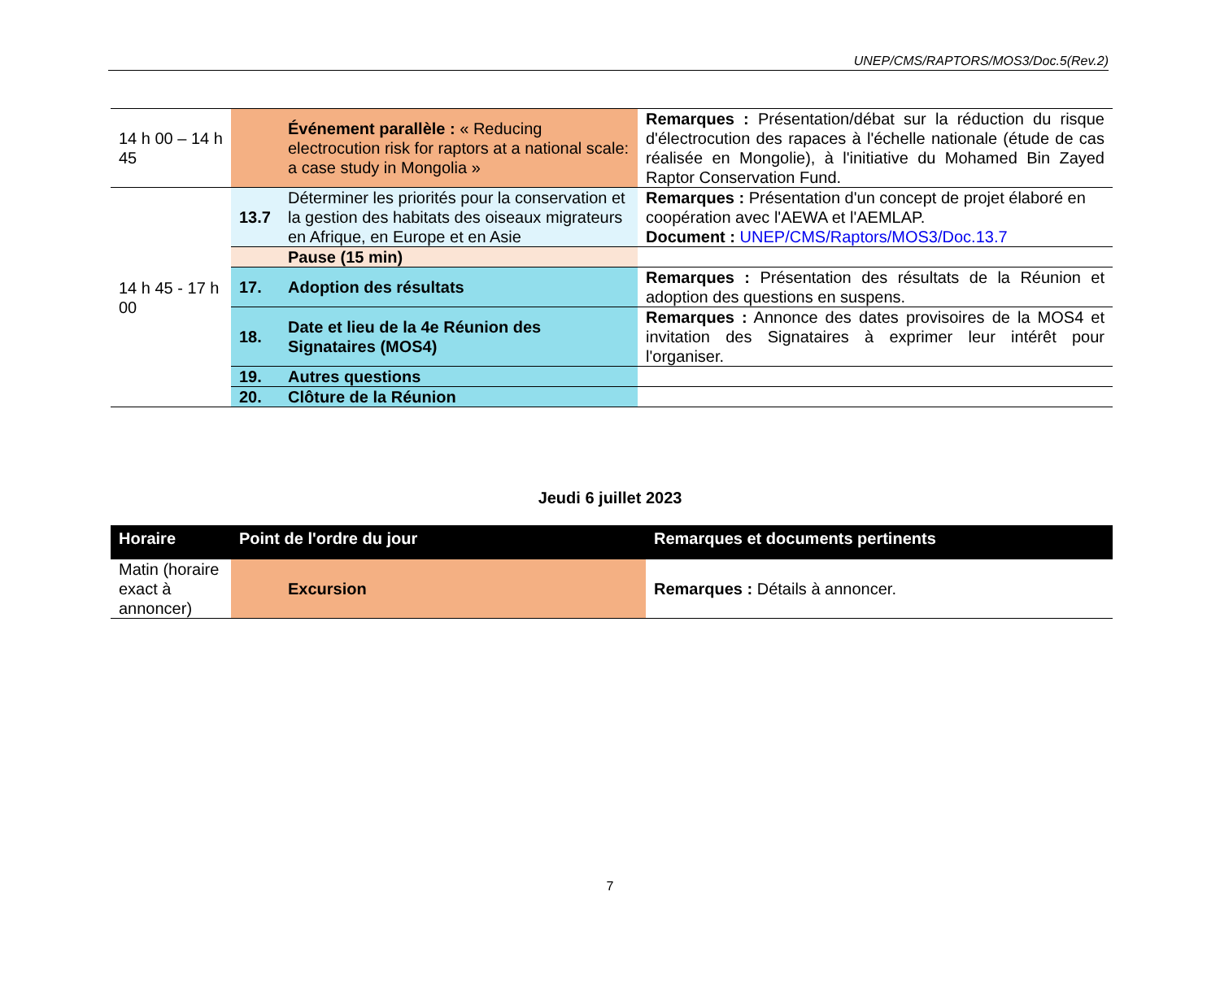UNEP/CMS/RAPTORS/MOS3/Doc.5(Rev.2)
| 14 h 00 – 14 h 45 | | Événement parallèle : « Reducing electrocution risk for raptors at a national scale: a case study in Mongolia » | Remarques : Présentation/débat sur la réduction du risque d'électrocution des rapaces à l'échelle nationale (étude de cas réalisée en Mongolie), à l'initiative du Mohamed Bin Zayed Raptor Conservation Fund. |
| 14 h 45 - 17 h 00 | 13.7 | Déterminer les priorités pour la conservation et la gestion des habitats des oiseaux migrateurs en Afrique, en Europe et en Asie | Remarques : Présentation d'un concept de projet élaboré en coopération avec l'AEWA et l'AEMLAP. Document : UNEP/CMS/Raptors/MOS3/Doc.13.7 |
| | | Pause (15 min) | |
| | 17. | Adoption des résultats | Remarques : Présentation des résultats de la Réunion et adoption des questions en suspens. |
| | 18. | Date et lieu de la 4e Réunion des Signataires (MOS4) | Remarques : Annonce des dates provisoires de la MOS4 et invitation des Signataires à exprimer leur intérêt pour l'organiser. |
| | 19. | Autres questions | |
| | 20. | Clôture de la Réunion | |
Jeudi 6 juillet 2023
| Horaire | Point de l'ordre du jour | Remarques et documents pertinents |
| --- | --- | --- |
| Matin (horaire exact à annoncer) | Excursion | Remarques : Détails à annoncer. |
7